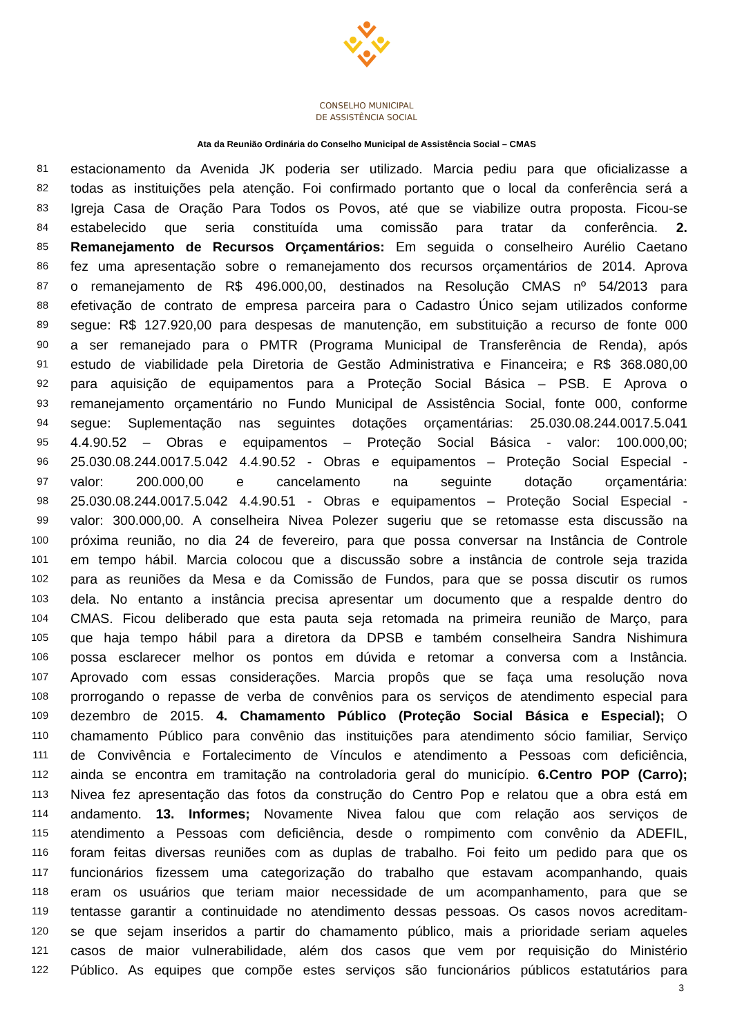CONSELHO MUNICIPAL
DE ASSISTÊNCIA SOCIAL
Ata da Reunião Ordinária do Conselho Municipal de Assistência Social – CMAS
81 estacionamento da Avenida JK poderia ser utilizado. Marcia pediu para que oficializasse a
82 todas as instituições pela atenção. Foi confirmado portanto que o local da conferência será a
83 Igreja Casa de Oração Para Todos os Povos, até que se viabilize outra proposta. Ficou-se
84 estabelecido que seria constituída uma comissão para tratar da conferência. 2.
85 Remanejamento de Recursos Orçamentários: Em seguida o conselheiro Aurélio Caetano
86 fez uma apresentação sobre o remanejamento dos recursos orçamentários de 2014. Aprova
87 o remanejamento de R$ 496.000,00, destinados na Resolução CMAS nº 54/2013 para
88 efetivação de contrato de empresa parceira para o Cadastro Único sejam utilizados conforme
89 segue: R$ 127.920,00 para despesas de manutenção, em substituição a recurso de fonte 000
90 a ser remanejado para o PMTR (Programa Municipal de Transferência de Renda), após
91 estudo de viabilidade pela Diretoria de Gestão Administrativa e Financeira; e R$ 368.080,00
92 para aquisição de equipamentos para a Proteção Social Básica – PSB. E Aprova o
93 remanejamento orçamentário no Fundo Municipal de Assistência Social, fonte 000, conforme
94 segue: Suplementação nas seguintes dotações orçamentárias: 25.030.08.244.0017.5.041
95 4.4.90.52 – Obras e equipamentos – Proteção Social Básica - valor: 100.000,00;
96 25.030.08.244.0017.5.042 4.4.90.52 - Obras e equipamentos – Proteção Social Especial -
97 valor: 200.000,00 e cancelamento na seguinte dotação orçamentária:
98 25.030.08.244.0017.5.042 4.4.90.51 - Obras e equipamentos – Proteção Social Especial -
99 valor: 300.000,00. A conselheira Nivea Polezer sugeriu que se retomasse esta discussão na
100 próxima reunião, no dia 24 de fevereiro, para que possa conversar na Instância de Controle
101 em tempo hábil. Marcia colocou que a discussão sobre a instância de controle seja trazida
102 para as reuniões da Mesa e da Comissão de Fundos, para que se possa discutir os rumos
103 dela. No entanto a instância precisa apresentar um documento que a respalde dentro do
104 CMAS. Ficou deliberado que esta pauta seja retomada na primeira reunião de Março, para
105 que haja tempo hábil para a diretora da DPSB e também conselheira Sandra Nishimura
106 possa esclarecer melhor os pontos em dúvida e retomar a conversa com a Instância.
107 Aprovado com essas considerações. Marcia propôs que se faça uma resolução nova
108 prorrogando o repasse de verba de convênios para os serviços de atendimento especial para
109 dezembro de 2015. 4. Chamamento Público (Proteção Social Básica e Especial); O
110 chamamento Público para convênio das instituições para atendimento sócio familiar, Serviço
111 de Convivência e Fortalecimento de Vínculos e atendimento a Pessoas com deficiência,
112 ainda se encontra em tramitação na controladoria geral do município. 6.Centro POP (Carro);
113 Nivea fez apresentação das fotos da construção do Centro Pop e relatou que a obra está em
114 andamento. 13. Informes; Novamente Nivea falou que com relação aos serviços de
115 atendimento a Pessoas com deficiência, desde o rompimento com convênio da ADEFIL,
116 foram feitas diversas reuniões com as duplas de trabalho. Foi feito um pedido para que os
117 funcionários fizessem uma categorização do trabalho que estavam acompanhando, quais
118 eram os usuários que teriam maior necessidade de um acompanhamento, para que se
119 tentasse garantir a continuidade no atendimento dessas pessoas. Os casos novos acreditam-
120 se que sejam inseridos a partir do chamamento público, mais a prioridade seriam aqueles
121 casos de maior vulnerabilidade, além dos casos que vem por requisição do Ministério
122 Público. As equipes que compõe estes serviços são funcionários públicos estatutários para
3